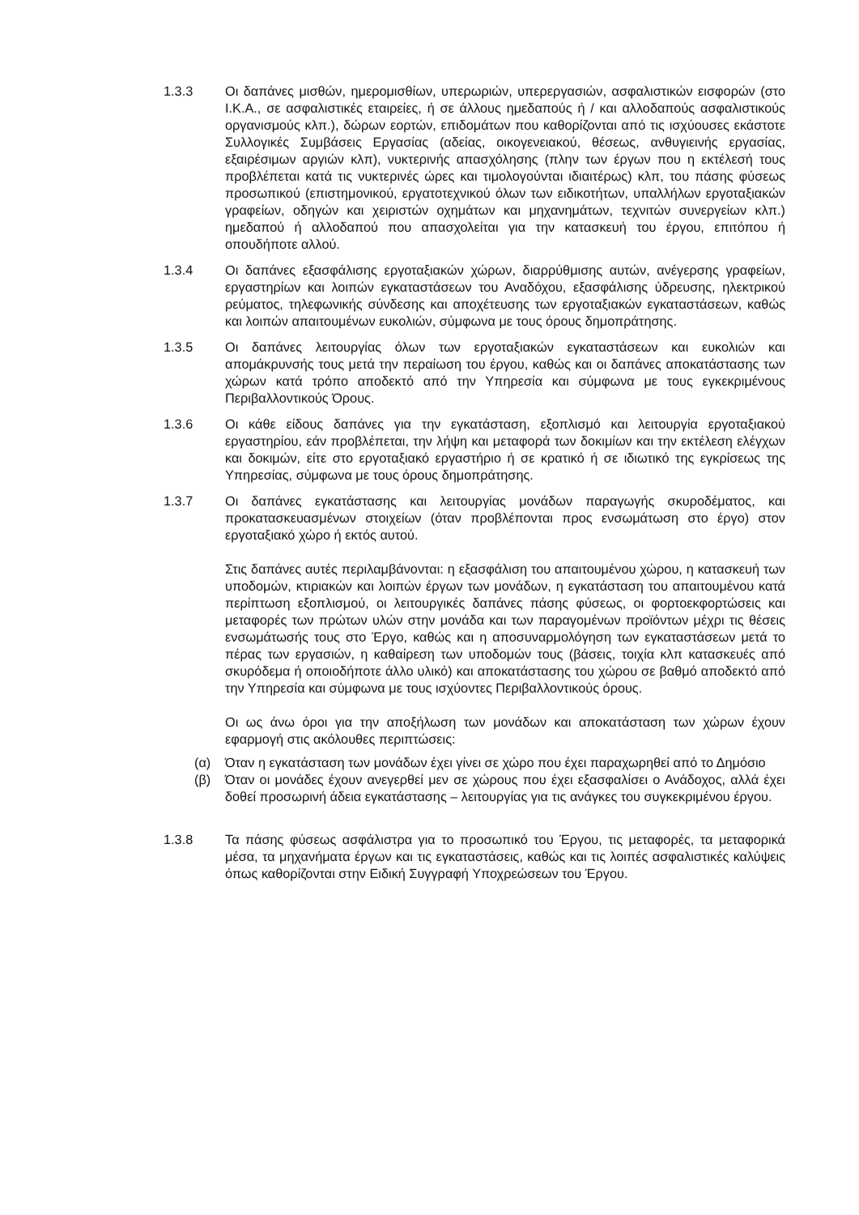1.3.3 Οι δαπάνες μισθών, ημερομισθίων, υπερωριών, υπερεργασιών, ασφαλιστικών εισφορών (στο Ι.Κ.Α., σε ασφαλιστικές εταιρείες, ή σε άλλους ημεδαπούς ή / και αλλοδαπούς ασφαλιστικούς οργανισμούς κλπ.), δώρων εορτών, επιδομάτων που καθορίζονται από τις ισχύουσες εκάστοτε Συλλογικές Συμβάσεις Εργασίας (αδείας, οικογενειακού, θέσεως, ανθυγιεινής εργασίας, εξαιρέσιμων αργιών κλπ), νυκτερινής απασχόλησης (πλην των έργων που η εκτέλεσή τους προβλέπεται κατά τις νυκτερινές ώρες και τιμολογούνται ιδιαιτέρως) κλπ, του πάσης φύσεως προσωπικού (επιστημονικού, εργατοτεχνικού όλων των ειδικοτήτων, υπαλλήλων εργοταξιακών γραφείων, οδηγών και χειριστών οχημάτων και μηχανημάτων, τεχνιτών συνεργείων κλπ.) ημεδαπού ή αλλοδαπού που απασχολείται για την κατασκευή του έργου, επιτόπου ή οπουδήποτε αλλού.
1.3.4 Οι δαπάνες εξασφάλισης εργοταξιακών χώρων, διαρρύθμισης αυτών, ανέγερσης γραφείων, εργαστηρίων και λοιπών εγκαταστάσεων του Αναδόχου, εξασφάλισης ύδρευσης, ηλεκτρικού ρεύματος, τηλεφωνικής σύνδεσης και αποχέτευσης των εργοταξιακών εγκαταστάσεων, καθώς και λοιπών απαιτουμένων ευκολιών, σύμφωνα με τους όρους δημοπράτησης.
1.3.5 Οι δαπάνες λειτουργίας όλων των εργοταξιακών εγκαταστάσεων και ευκολιών και απομάκρυνσής τους μετά την περαίωση του έργου, καθώς και οι δαπάνες αποκατάστασης των χώρων κατά τρόπο αποδεκτό από την Υπηρεσία και σύμφωνα με τους εγκεκριμένους Περιβαλλοντικούς Όρους.
1.3.6 Οι κάθε είδους δαπάνες για την εγκατάσταση, εξοπλισμό και λειτουργία εργοταξιακού εργαστηρίου, εάν προβλέπεται, την λήψη και μεταφορά των δοκιμίων και την εκτέλεση ελέγχων και δοκιμών, είτε στο εργοταξιακό εργαστήριο ή σε κρατικό ή σε ιδιωτικό της εγκρίσεως της Υπηρεσίας, σύμφωνα με τους όρους δημοπράτησης.
1.3.7 Οι δαπάνες εγκατάστασης και λειτουργίας μονάδων παραγωγής σκυροδέματος, και προκατασκευασμένων στοιχείων (όταν προβλέπονται προς ενσωμάτωση στο έργο) στον εργοταξιακό χώρο ή εκτός αυτού.
Στις δαπάνες αυτές περιλαμβάνονται: η εξασφάλιση του απαιτουμένου χώρου, η κατασκευή των υποδομών, κτιριακών και λοιπών έργων των μονάδων, η εγκατάσταση του απαιτουμένου κατά περίπτωση εξοπλισμού, οι λειτουργικές δαπάνες πάσης φύσεως, οι φορτοεκφορτώσεις και μεταφορές των πρώτων υλών στην μονάδα και των παραγομένων προϊόντων μέχρι τις θέσεις ενσωμάτωσής τους στο Έργο, καθώς και η αποσυναρμολόγηση των εγκαταστάσεων μετά το πέρας των εργασιών, η καθαίρεση των υποδομών τους (βάσεις, τοιχία κλπ κατασκευές από σκυρόδεμα ή οποιοδήποτε άλλο υλικό) και αποκατάστασης του χώρου σε βαθμό αποδεκτό από την Υπηρεσία και σύμφωνα με τους ισχύοντες Περιβαλλοντικούς όρους.
Οι ως άνω όροι για την αποξήλωση των μονάδων και αποκατάσταση των χώρων έχουν εφαρμογή στις ακόλουθες περιπτώσεις:
(α) Όταν η εγκατάσταση των μονάδων έχει γίνει σε χώρο που έχει παραχωρηθεί από το Δημόσιο
(β) Όταν οι μονάδες έχουν ανεγερθεί μεν σε χώρους που έχει εξασφαλίσει ο Ανάδοχος, αλλά έχει δοθεί προσωρινή άδεια εγκατάστασης – λειτουργίας για τις ανάγκες του συγκεκριμένου έργου.
1.3.8 Τα πάσης φύσεως ασφάλιστρα για το προσωπικό του Έργου, τις μεταφορές, τα μεταφορικά μέσα, τα μηχανήματα έργων και τις εγκαταστάσεις, καθώς και τις λοιπές ασφαλιστικές καλύψεις όπως καθορίζονται στην Ειδική Συγγραφή Υποχρεώσεων του Έργου.